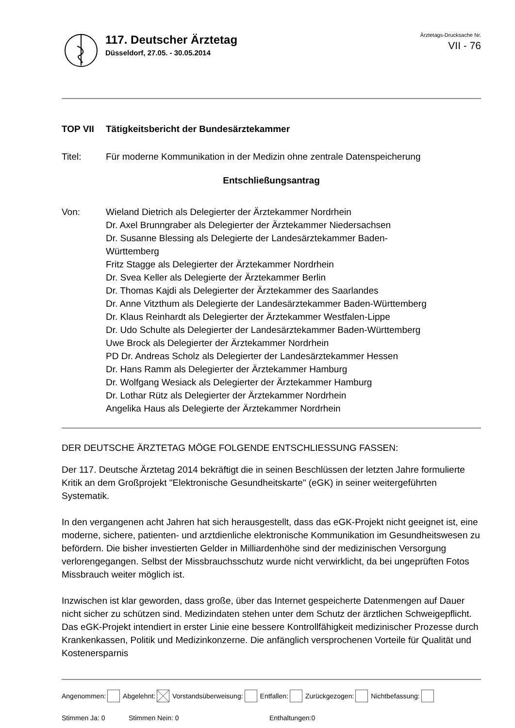117. Deutscher Ärztetag
Düsseldorf, 27.05. - 30.05.2014
Ärztetags-Drucksache Nr.
VII - 76
TOP VII Tätigkeitsbericht der Bundesärztekammer
Titel: Für moderne Kommunikation in der Medizin ohne zentrale Datenspeicherung
Entschließungsantrag
Von: Wieland Dietrich als Delegierter der Ärztekammer Nordrhein
Dr. Axel Brunngraber als Delegierter der Ärztekammer Niedersachsen
Dr. Susanne Blessing als Delegierte der Landesärztekammer Baden-
Württemberg
Fritz Stagge als Delegierter der Ärztekammer Nordrhein
Dr. Svea Keller als Delegierte der Ärztekammer Berlin
Dr. Thomas Kajdi als Delegierter der Ärztekammer des Saarlandes
Dr. Anne Vitzthum als Delegierte der Landesärztekammer Baden-Württemberg
Dr. Klaus Reinhardt als Delegierter der Ärztekammer Westfalen-Lippe
Dr. Udo Schulte als Delegierter der Landesärztekammer Baden-Württemberg
Uwe Brock als Delegierter der Ärztekammer Nordrhein
PD Dr. Andreas Scholz als Delegierter der Landesärztekammer Hessen
Dr. Hans Ramm als Delegierter der Ärztekammer Hamburg
Dr. Wolfgang Wesiack als Delegierter der Ärztekammer Hamburg
Dr. Lothar Rütz als Delegierter der Ärztekammer Nordrhein
Angelika Haus als Delegierte der Ärztekammer Nordrhein
DER DEUTSCHE ÄRZTETAG MÖGE FOLGENDE ENTSCHLIESSUNG FASSEN:
Der 117. Deutsche Ärztetag 2014 bekräftigt die in seinen Beschlüssen der letzten Jahre formulierte Kritik an dem Großprojekt "Elektronische Gesundheitskarte" (eGK) in seiner weitergeführten Systematik.
In den vergangenen acht Jahren hat sich herausgestellt, dass das eGK-Projekt nicht geeignet ist, eine moderne, sichere, patienten- und arztdienliche elektronische Kommunikation im Gesundheitswesen zu befördern. Die bisher investierten Gelder in Milliardenhöhe sind der medizinischen Versorgung verlorengegangen. Selbst der Missbrauchsschutz wurde nicht verwirklicht, da bei ungeprüften Fotos Missbrauch weiter möglich ist.
Inzwischen ist klar geworden, dass große, über das Internet gespeicherte Datenmengen auf Dauer nicht sicher zu schützen sind. Medizindaten stehen unter dem Schutz der ärztlichen Schweigepflicht. Das eGK-Projekt intendiert in erster Linie eine bessere Kontrollfähigkeit medizinischer Prozesse durch Krankenkassen, Politik und Medizinkonzerne. Die anfänglich versprochenen Vorteile für Qualität und Kostenersparnis
Angenommen: Abgelehnt: Vorstandsüberweisung: Entfallen: Zurückgezogen: Nichtbefassung:
Stimmen Ja: 0 Stimmen Nein: 0 Enthaltungen:0